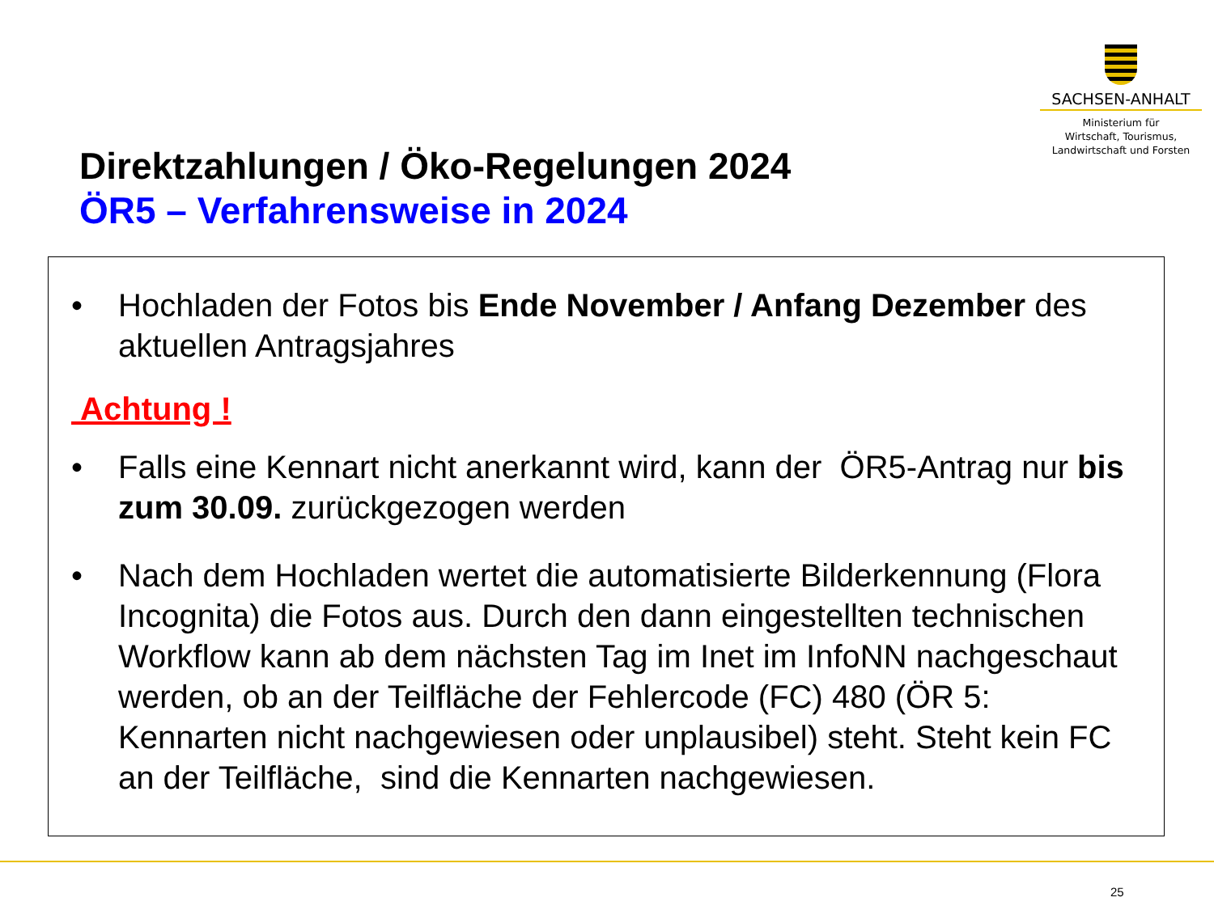SACHSEN-ANHALT
Ministerium für
Wirtschaft, Tourismus,
Landwirtschaft und Forsten
Direktzahlungen / Öko-Regelungen 2024
ÖR5 – Verfahrensweise in 2024
• Hochladen der Fotos bis Ende November / Anfang Dezember des aktuellen Antragsjahres
Achtung !
• Falls eine Kennart nicht anerkannt wird, kann der ÖR5-Antrag nur bis zum 30.09. zurückgezogen werden
• Nach dem Hochladen wertet die automatisierte Bilderkennung (Flora Incognita) die Fotos aus. Durch den dann eingestellten technischen Workflow kann ab dem nächsten Tag im Inet im InfoNN nachgeschaut werden, ob an der Teilfläche der Fehlercode (FC) 480 (ÖR 5: Kennarten nicht nachgewiesen oder unplausibel) steht. Steht kein FC an der Teilfläche, sind die Kennarten nachgewiesen.
25